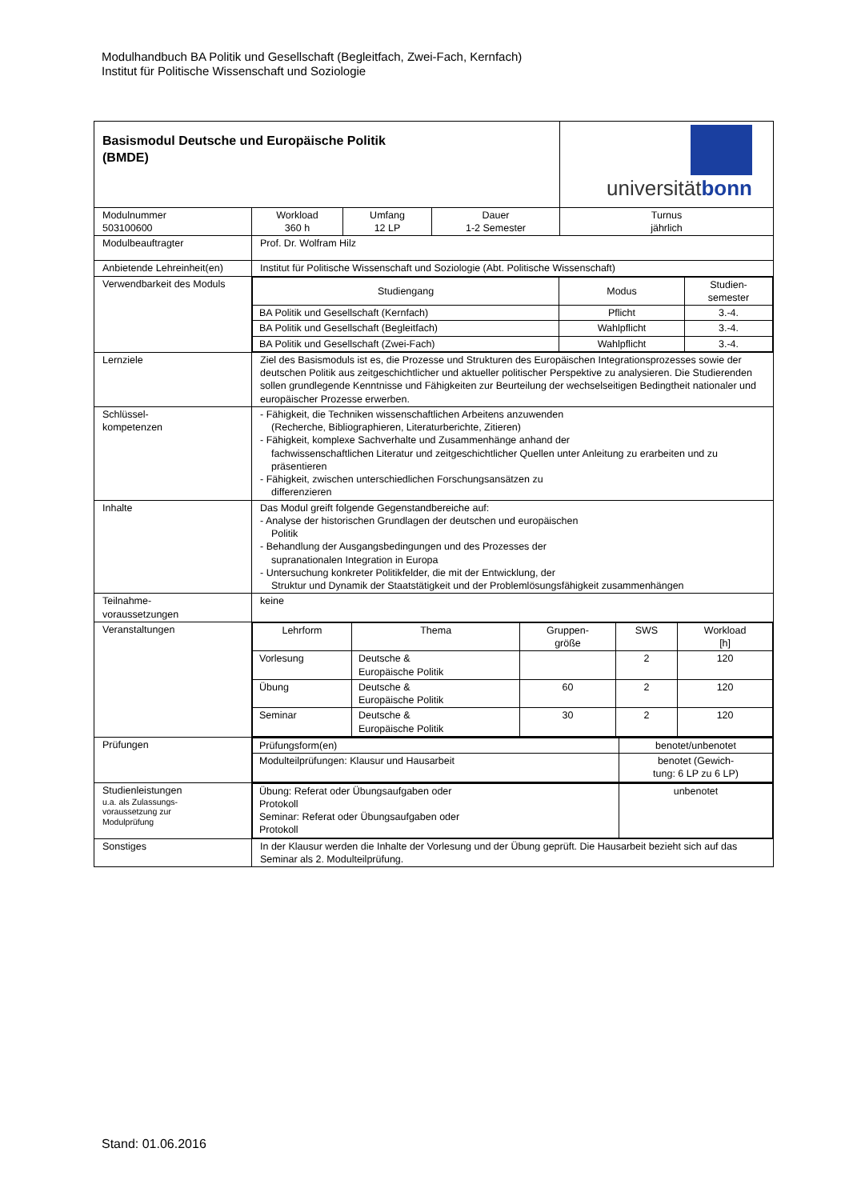Modulhandbuch BA Politik und Gesellschaft (Begleitfach, Zwei-Fach, Kernfach)
Institut für Politische Wissenschaft und Soziologie
| Basismodul Deutsche und Europäische Politik (BMDE) | | | | | universität bonn |
| Modulnummer 503100600 | Workload 360 h | Umfang 12 LP | Dauer 1-2 Semester | Turnus jährlich | |
| Modulbeauftragter | Prof. Dr. Wolfram Hilz | | | | |
| Anbietende Lehreinheit(en) | Institut für Politische Wissenschaft und Soziologie (Abt. Politische Wissenschaft) | | | | |
| Verwendbarkeit des Moduls | / Studiengang / Modus / Studien- semester / / --- / --- / --- / / BA Politik und Gesellschaft (Kernfach) / Pflicht / 3.-4. / / BA Politik und Gesellschaft (Begleitfach) / Wahlpflicht / 3.-4. / / BA Politik und Gesellschaft (Zwei-Fach) / Wahlpflicht / 3.-4. / | | | | |
| Lernziele | Ziel des Basismoduls ist es, die Prozesse und Strukturen des Europäischen Integrationsprozesses sowie der deutschen Politik aus zeitgeschichtlicher und aktueller politischer Perspektive zu analysieren. Die Studierenden sollen grundlegende Kenntnisse und Fähigkeiten zur Beurteilung der wechselseitigen Bedingtheit nationaler und europäischer Prozesse erwerben. | | | | |
| Schlüssel- kompetenzen | - Fähigkeit, die Techniken wissenschaftlichen Arbeitens anzuwenden (Recherche, Bibliographieren, Literaturberichte, Zitieren) - Fähigkeit, komplexe Sachverhalte und Zusammenhänge anhand der fachwissenschaftlichen Literatur und zeitgeschichtlicher Quellen unter Anleitung zu erarbeiten und zu präsentieren - Fähigkeit, zwischen unterschiedlichen Forschungsansätzen zu differenzieren | | | | |
| Inhalte | Das Modul greift folgende Gegenstandbereiche auf: - Analyse der historischen Grundlagen der deutschen und europäischen Politik - Behandlung der Ausgangsbedingungen und des Prozesses der supranationalen Integration in Europa - Untersuchung konkreter Politikfelder, die mit der Entwicklung, der Struktur und Dynamik der Staatstätigkeit und der Problemlösungsfähigkeit zusammenhängen | | | | |
| Teilnahme- voraussetzungen | keine | | | | |
| Veranstaltungen | / Lehrform / Thema / Gruppen- größe / SWS / Workload [h] / / Vorlesung / Deutsche & Europäische Politik / / 2 / 120 / / Übung / Deutsche & Europäische Politik / 60 / 2 / 120 / / Seminar / Deutsche & Europäische Politik / 30 / 2 / 120 / | | | | |
| Prüfungen | / Prüfungsform(en) / benotet/unbenotet / / Modulteilprüfungen: Klausur und Hausarbeit / benotet (Gewich- tung: 6 LP zu 6 LP) / | | | | |
| Studienleistungen u.a. als Zulassungs- voraussetzung zur Modulprüfung | / Übung: Referat oder Übungsaufgaben oder Protokoll Seminar: Referat oder Übungsaufgaben oder Protokoll / unbenotet / | | | | |
| Sonstiges | In der Klausur werden die Inhalte der Vorlesung und der Übung geprüft. Die Hausarbeit bezieht sich auf das Seminar als 2. Modulteilprüfung. | | | | |
Stand: 01.06.2016